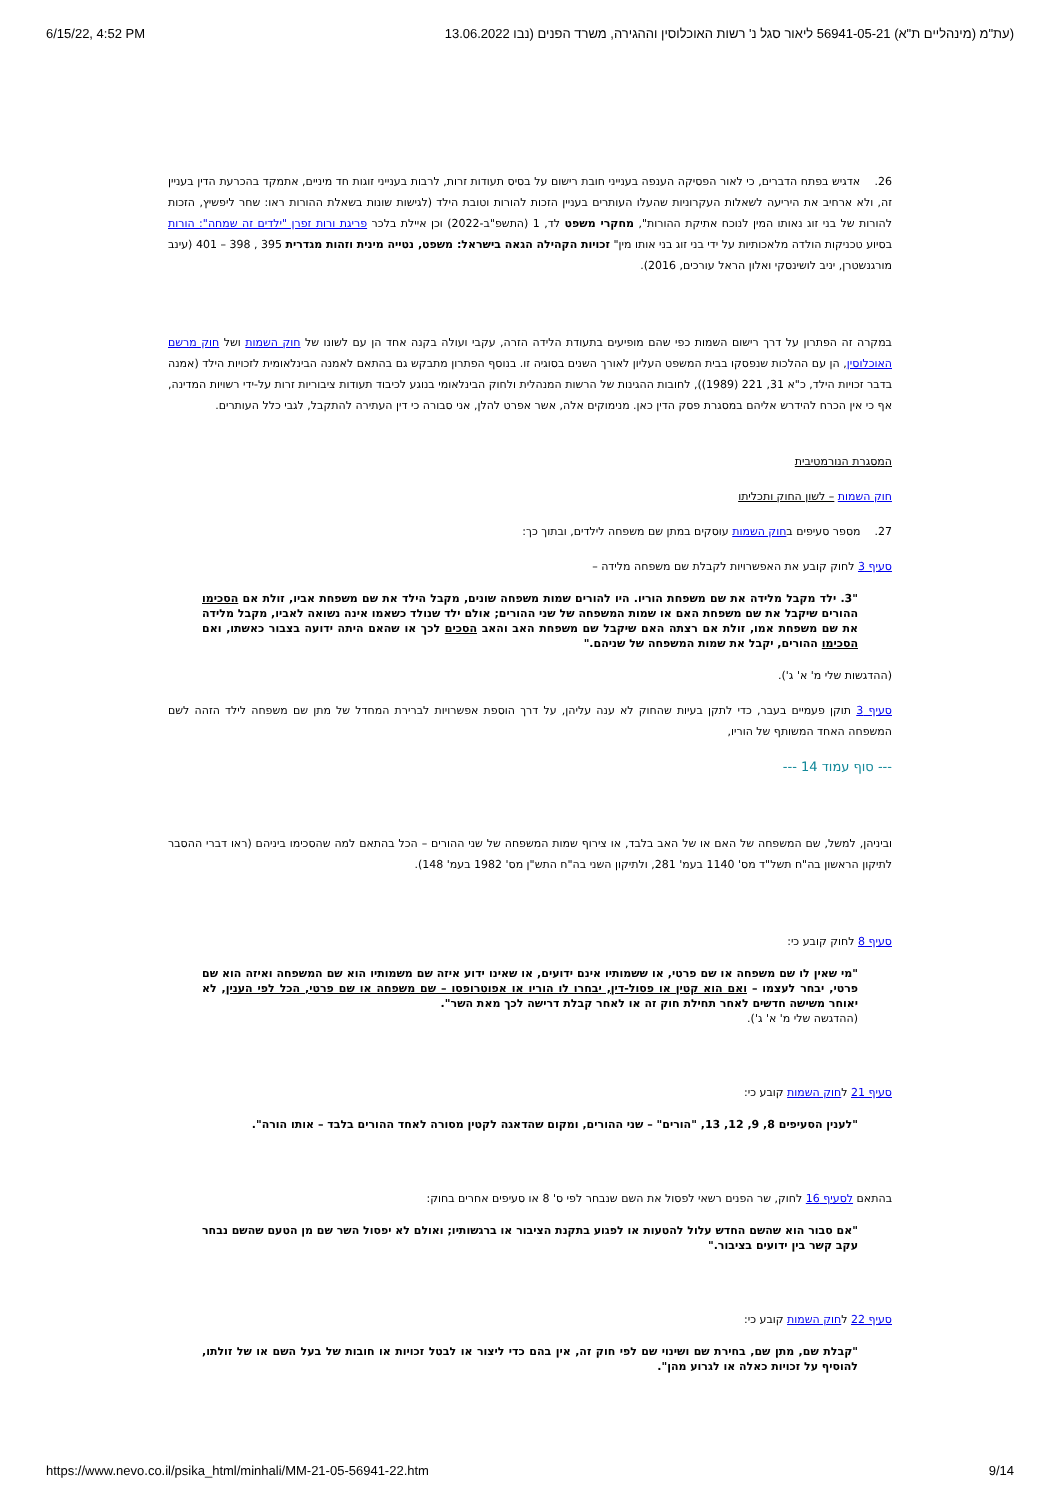6/15/22, 4:52 PM (עת"מ (מינהליים ת"א) 56941-05-21 ליאור סגל נ' רשות האוכלוסין וההגירה, משרד הפנים (נבו 13.06.2022
26. אדגיש בפתח הדברים, כי לאור הפסיקה הענפה בענייני חובת רישום על בסיס תעודות זרות, לרבות בענייני זוגות חד מיניים, אתמקד בהכרעת הדין בעניין זה, ולא ארחיב את היריעה לשאלות העקרוניות שהעלו העותרים בעניין הזכות להורות וטובת הילד (לגישות שונות בשאלת ההורות ראו: שחר ליפשיץ, הזכות להורות של בני זוג נאותו המין לנוכח אתיקת ההורות", מחקרי משפט לד, 1 (התשפ"ב-2022) וכן איילת בלכר פריגת ורות זפרן "ילדים זה שמחה": הורות בסיוע טכניקות הולדה מלאכותיות על ידי בני זוג בני אותו מין" זכויות הקהילה הגאה בישראל: משפט, נטייה מינית וזהות מגדרית 395 , 398 – 401 (עינב מורגנשטרן, יניב לושינסקי ואלון הראל עורכים, 2016).
במקרה זה הפתרון על דרך רישום השמות כפי שהם מופיעים בתעודת הלידה הזרה, עקבי ועולה בקנה אחד הן עם לשונו של חוק השמות ושל חוק מרשם האוכלוסין, הן עם ההלכות שנפסקו בבית המשפט העליון לאורך השנים בסוגיה זו. בנוסף הפתרון מתבקש גם בהתאם לאמנה הבינלאומית לזכויות הילד (אמנה בדבר זכויות הילד, כ"א 31, 221 (1989)), לחובות ההגינות של הרשות המנהלית ולחוק הבינלאומי בנוגע לכיבוד תעודות ציבוריות זרות על-ידי רשויות המדינה, אף כי אין הכרח להידרש אליהם במסגרת פסק הדין כאן. מנימוקים אלה, אשר אפרט להלן, אני סבורה כי דין העתירה להתקבל, לגבי כלל העותרים.
המסגרת הנורמטיבית
חוק השמות – לשון החוק ותכליתו
27. מספר סעיפים בחוק השמות עוסקים במתן שם משפחה לילדים, ובתוך כך:
סעיף 3 לחוק קובע את האפשרויות לקבלת שם משפחה מלידה –
"3. ילד מקבל מלידה את שם משפחת הוריו. היו להורים שמות משפחה שונים, מקבל הילד את שם משפחת אביו, זולת אם הסכימו ההורים שיקבל את שם משפחת האם או שמות המשפחה של שני ההורים; אולם ילד שנולד כשאמו אינה נשואה לאביו, מקבל מלידה את שם משפחת אמו, זולת אם רצתה האם שיקבל שם משפחת האב והאב הסכים לכך או שהאם היתה ידועה בצבור כאשתו, ואם הסכימו ההורים, יקבל את שמות המשפחה של שניהם."
(ההדגשות שלי מ' א' ג').
סעיף 3 תוקן פעמיים בעבר, כדי לתקן בעיות שהחוק לא ענה עליהן, על דרך הוספת אפשרויות לברירת המחדל של מתן שם משפחה לילד הזהה לשם המשפחה האחד המשותף של הוריו,
--- סוף עמוד 14 ---
וביניהן, למשל, שם המשפחה של האם או של האב בלבד, או צירוף שמות המשפחה של שני ההורים – הכל בהתאם למה שהסכימו ביניהם (ראו דברי ההסבר לתיקון הראשון בה"ח תשל"ד מס' 1140 בעמ' 281, ולתיקון השני בה"ח התש"ן מס' 1982 בעמ' 148).
סעיף 8 לחוק קובע כי:
"מי שאין לו שם משפחה או שם פרטי, או ששמותיו אינם ידועים, או שאינו ידוע איזה שם משמותיו הוא שם המשפחה ואיזה הוא שם פרטי, יבחר לעצמו – ואם הוא קטין או פסול-דין, יבחרו לו הוריו או אפוטרופסו – שם משפחה או שם פרטי, הכל לפי הענין, לא יאוחר משישה חדשים לאחר תחילת חוק זה או לאחר קבלת דרישה לכך מאת השר".
(ההדגשה שלי מ' א' ג').
סעיף 21 לחוק השמות קובע כי:
"לענין הסעיפים 8, 9, 12, 13, "הורים" – שני ההורים, ומקום שהדאגה לקטין מסורה לאחד ההורים בלבד – אותו הורה".
בהתאם לסעיף 16 לחוק, שר הפנים רשאי לפסול את השם שנבחר לפי ס' 8 או סעיפים אחרים בחוק:
"אם סבור הוא שהשם החדש עלול להטעות או לפגוע בתקנת הציבור או ברגשותיו; ואולם לא יפסול השר שם מן הטעם שהשם נבחר עקב קשר בין ידועים בציבור."
סעיף 22 לחוק השמות קובע כי:
"קבלת שם, מתן שם, בחירת שם ושינוי שם לפי חוק זה, אין בהם כדי ליצור או לבטל זכויות או חובות של בעל השם או של זולתו, להוסיף על זכויות כאלה או לגרוע מהן".
https://www.nevo.co.il/psika_html/minhali/MM-21-05-56941-22.htm 9/14